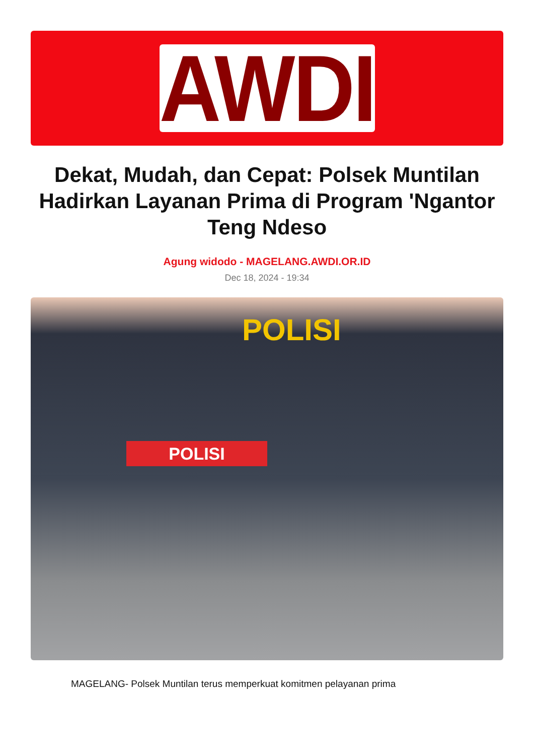AWDI
Dekat, Mudah, dan Cepat: Polsek Muntilan Hadirkan Layanan Prima di Program 'Ngantor Teng Ndeso
Agung widodo - MAGELANG.AWDI.OR.ID
Dec 18, 2024 - 19:34
POLISI
POLISI
MAGELANG- Polsek Muntilan terus memperkuat komitmen pelayanan prima